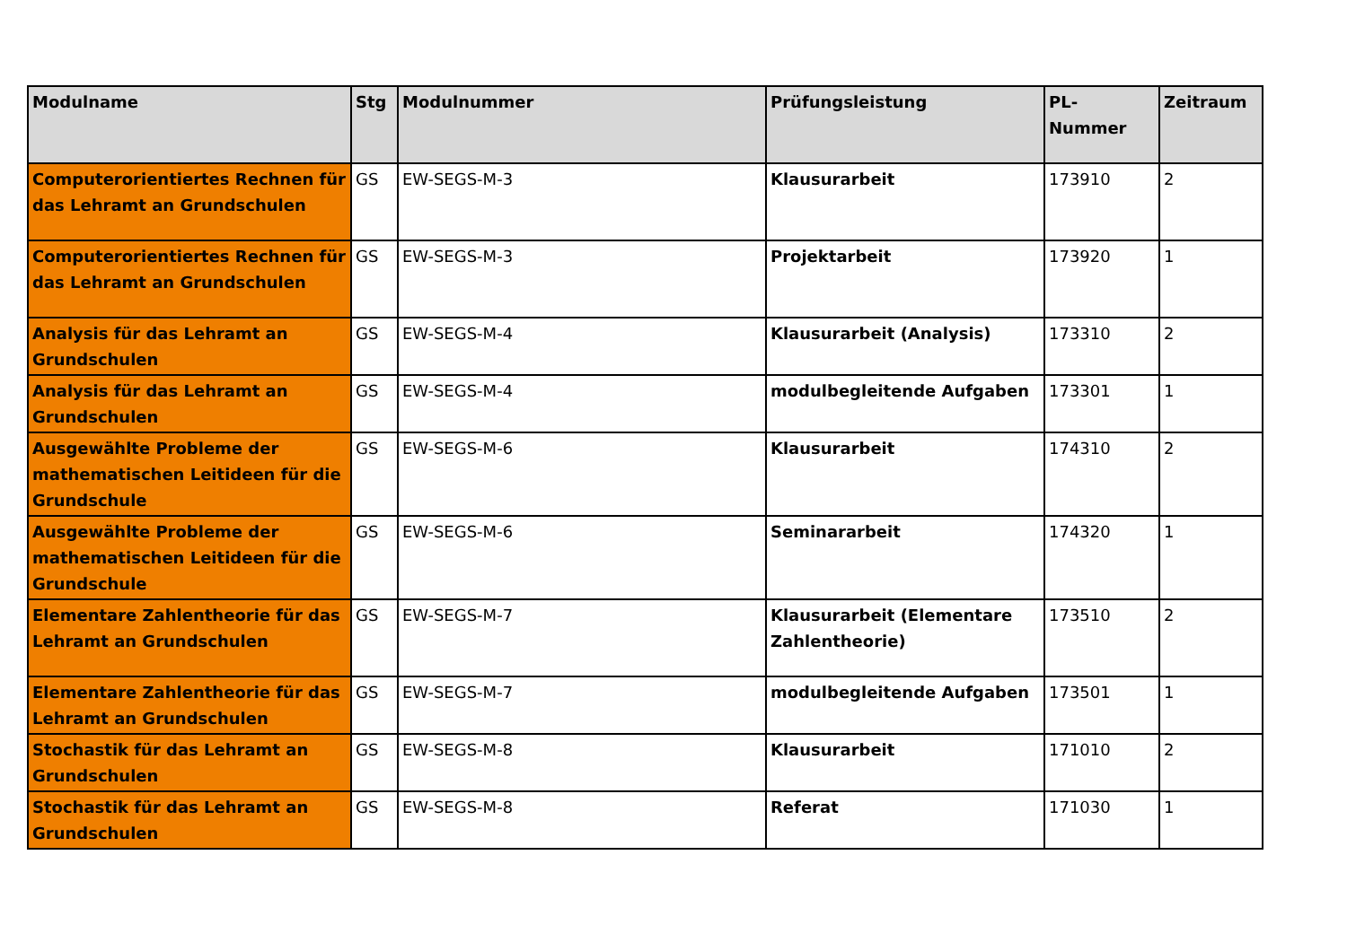| Modulname | Stg | Modulnummer | Prüfungsleistung | PL-Nummer | Zeitraum |
| --- | --- | --- | --- | --- | --- |
| Computerorientiertes Rechnen für das Lehramt an Grundschulen | GS | EW-SEGS-M-3 | Klausurarbeit | 173910 | 2 |
| Computerorientiertes Rechnen für das Lehramt an Grundschulen | GS | EW-SEGS-M-3 | Projektarbeit | 173920 | 1 |
| Analysis für das Lehramt an Grundschulen | GS | EW-SEGS-M-4 | Klausurarbeit (Analysis) | 173310 | 2 |
| Analysis für das Lehramt an Grundschulen | GS | EW-SEGS-M-4 | modulbegleitende Aufgaben | 173301 | 1 |
| Ausgewählte Probleme der mathematischen Leitideen für die Grundschule | GS | EW-SEGS-M-6 | Klausurarbeit | 174310 | 2 |
| Ausgewählte Probleme der mathematischen Leitideen für die Grundschule | GS | EW-SEGS-M-6 | Seminararbeit | 174320 | 1 |
| Elementare Zahlentheorie für das Lehramt an Grundschulen | GS | EW-SEGS-M-7 | Klausurarbeit (Elementare Zahlentheorie) | 173510 | 2 |
| Elementare Zahlentheorie für das Lehramt an Grundschulen | GS | EW-SEGS-M-7 | modulbegleitende Aufgaben | 173501 | 1 |
| Stochastik für das Lehramt an Grundschulen | GS | EW-SEGS-M-8 | Klausurarbeit | 171010 | 2 |
| Stochastik für das Lehramt an Grundschulen | GS | EW-SEGS-M-8 | Referat | 171030 | 1 |